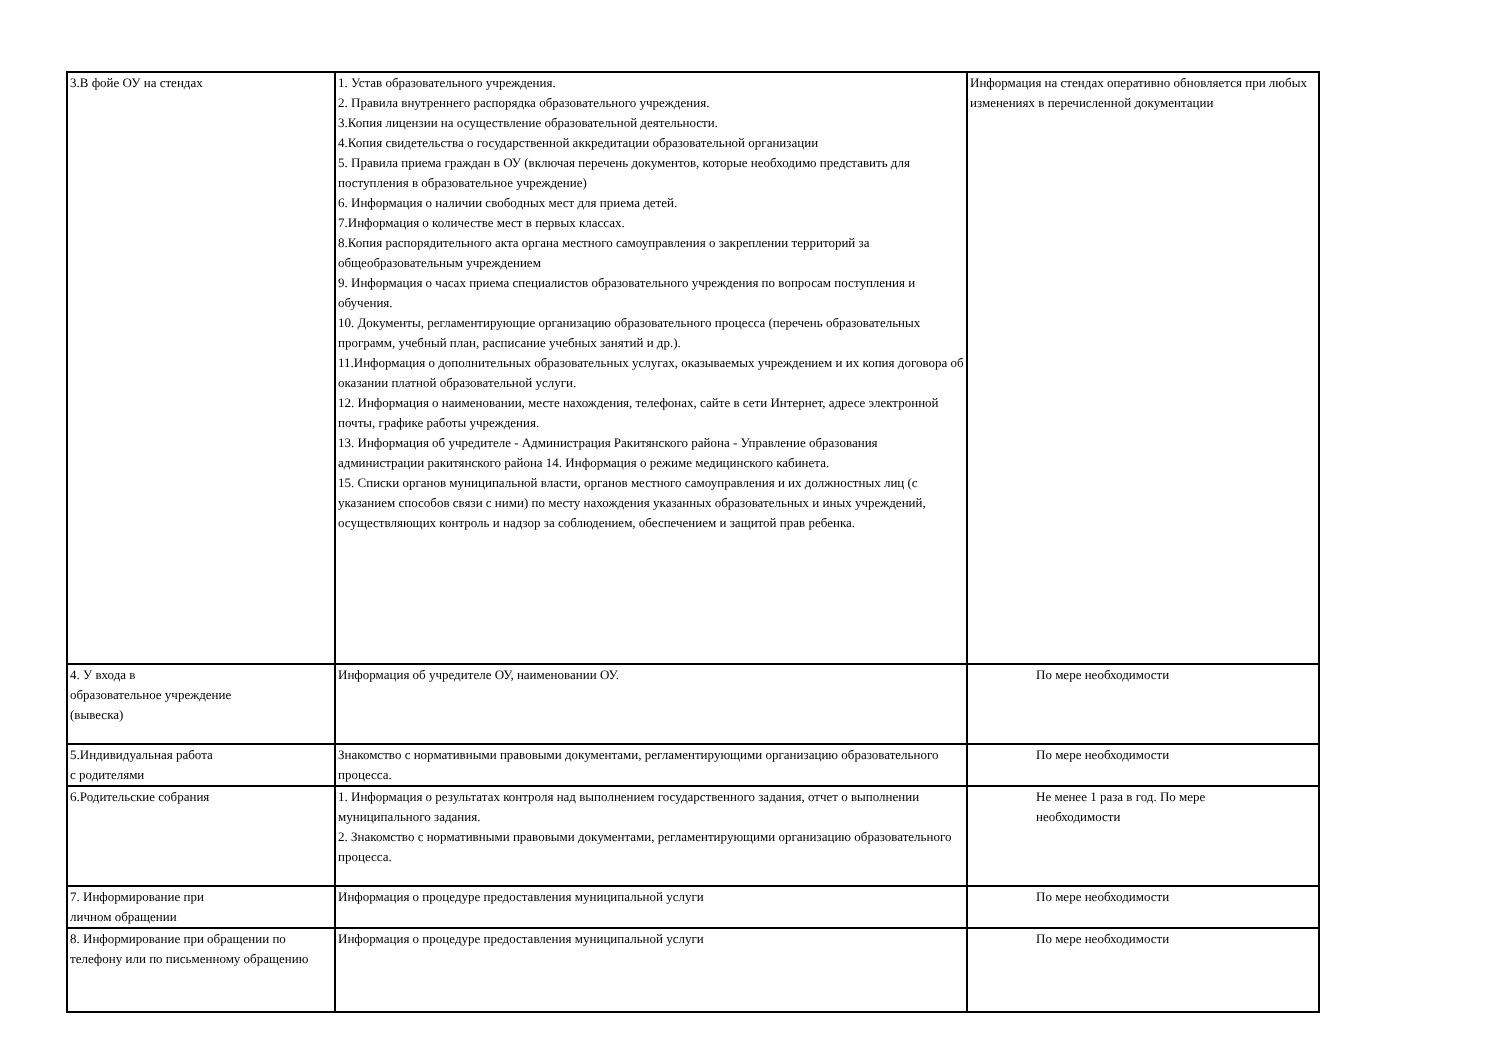| 3.В фойе ОУ на стендах | 1. Устав образовательного учреждения. 2. Правила внутреннего распорядка образовательного учреждения. 3.Копия лицензии на осуществление образовательной деятельности. 4.Копия свидетельства о государственной аккредитации образовательной организации 5. Правила приема граждан в ОУ (включая перечень документов, которые необходимо представить для поступления в образовательное учреждение) 6. Информация о наличии свободных мест для приема детей. 7.Информация о количестве мест в первых классах. 8.Копия распорядительного акта органа местного самоуправления о закреплении территорий за общеобразовательным учреждением 9. Информация о часах приема специалистов образовательного учреждения по вопросам поступления и обучения. 10. Документы, регламентирующие организацию образовательного процесса (перечень образовательных программ, учебный план, расписание учебных занятий и др.). 11.Информация о дополнительных образовательных услугах, оказываемых учреждением и их копия договора об оказании платной образовательной услуги. 12. Информация о наименовании, месте нахождения, телефонах, сайте в сети Интернет, адресе электронной почты, графике работы учреждения. 13. Информация об учредителе - Администрация Ракитянского района - Управление образования администрации ракитянского района 14. Информация о режиме медицинского кабинета. 15. Списки органов муниципальной власти, органов местного самоуправления и их должностных лиц (с указанием способов связи с ними) по месту нахождения указанных образовательных и иных учреждений, осуществляющих контроль и надзор за соблюдением, обеспечением и защитой прав ребенка. | Информация на стендах оперативно обновляется при любых изменениях в перечисленной документации |
| 4. У входа в образовательное учреждение (вывеска) | Информация об учредителе ОУ, наименовании ОУ. | По мере необходимости |
| 5.Индивидуальная работа с родителями | Знакомство с нормативными правовыми документами, регламентирующими организацию образовательного процесса. | По мере необходимости |
| 6.Родительские собрания | 1. Информация о результатах контроля над выполнением государственного задания, отчет о выполнении муниципального задания. 2. Знакомство с нормативными правовыми документами, регламентирующими организацию образовательного процесса. | Не менее 1 раза в год. По мере необходимости |
| 7. Информирование при личном обращении | Информация о процедуре предоставления муниципальной услуги | По мере необходимости |
| 8. Информирование при обращении по телефону или по письменному обращению | Информация о процедуре предоставления муниципальной услуги | По мере необходимости |